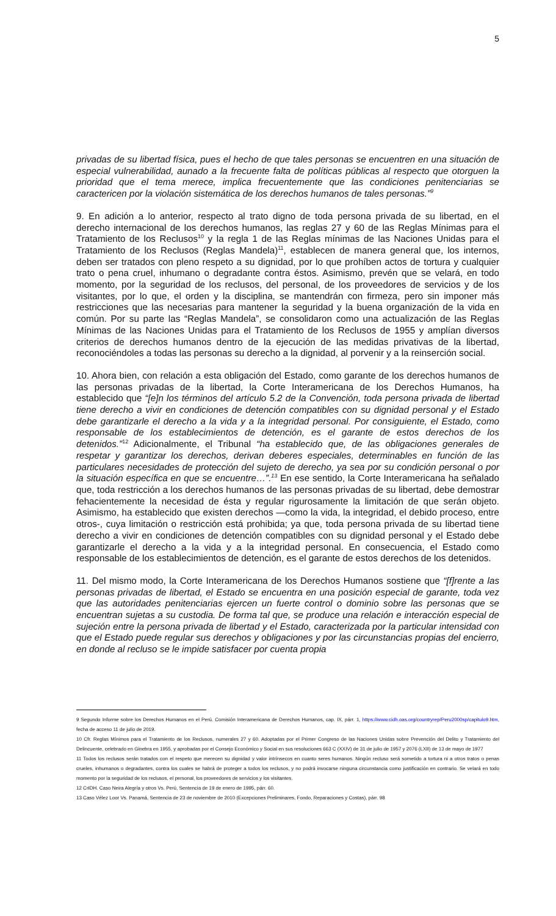5
privadas de su libertad física, pues el hecho de que tales personas se encuentren en una situación de especial vulnerabilidad, aunado a la frecuente falta de políticas públicas al respecto que otorguen la prioridad que el tema merece, implica frecuentemente que las condiciones penitenciarias se caractericen por la violación sistemática de los derechos humanos de tales personas.”<sup>9</sup>
9. En adición a lo anterior, respecto al trato digno de toda persona privada de su libertad, en el derecho internacional de los derechos humanos, las reglas 27 y 60 de las Reglas Mínimas para el Tratamiento de los Reclusos<sup>10</sup> y la regla 1 de las Reglas mínimas de las Naciones Unidas para el Tratamiento de los Reclusos (Reglas Mandela)<sup>11</sup>, establecen de manera general que, los internos, deben ser tratados con pleno respeto a su dignidad, por lo que prohíben actos de tortura y cualquier trato o pena cruel, inhumano o degradante contra éstos. Asimismo, prevén que se velará, en todo momento, por la seguridad de los reclusos, del personal, de los proveedores de servicios y de los visitantes, por lo que, el orden y la disciplina, se mantendrán con firmeza, pero sin imponer más restricciones que las necesarias para mantener la seguridad y la buena organización de la vida en común. Por su parte las “Reglas Mandela”, se consolidaron como una actualización de las Reglas Mínimas de las Naciones Unidas para el Tratamiento de los Reclusos de 1955 y amplían diversos criterios de derechos humanos dentro de la ejecución de las medidas privativas de la libertad, reconociéndoles a todas las personas su derecho a la dignidad, al porvenir y a la reinserción social.
10. Ahora bien, con relación a esta obligación del Estado, como garante de los derechos humanos de las personas privadas de la libertad, la Corte Interamericana de los Derechos Humanos, ha establecido que “[e]n los términos del artículo 5.2 de la Convención, toda persona privada de libertad tiene derecho a vivir en condiciones de detención compatibles con su dignidad personal y el Estado debe garantizarle el derecho a la vida y a la integridad personal. Por consiguiente, el Estado, como responsable de los establecimientos de detención, es el garante de estos derechos de los detenidos.”<sup>12</sup> Adicionalmente, el Tribunal “ha establecido que, de las obligaciones generales de respetar y garantizar los derechos, derivan deberes especiales, determinables en función de las particulares necesidades de protección del sujeto de derecho, ya sea por su condición personal o por la situación específica en que se encuentre…”.<sup>13</sup> En ese sentido, la Corte Interamericana ha señalado que, toda restricción a los derechos humanos de las personas privadas de su libertad, debe demostrar fehacientemente la necesidad de ésta y regular rigurosamente la limitación de que serán objeto. Asimismo, ha establecido que existen derechos —como la vida, la integridad, el debido proceso, entre otros-, cuya limitación o restricción está prohibida; ya que, toda persona privada de su libertad tiene derecho a vivir en condiciones de detención compatibles con su dignidad personal y el Estado debe garantizarle el derecho a la vida y a la integridad personal. En consecuencia, el Estado como responsable de los establecimientos de detención, es el garante de estos derechos de los detenidos.
11. Del mismo modo, la Corte Interamericana de los Derechos Humanos sostiene que “[f]rente a las personas privadas de libertad, el Estado se encuentra en una posición especial de garante, toda vez que las autoridades penitenciarias ejercen un fuerte control o dominio sobre las personas que se encuentran sujetas a su custodia. De forma tal que, se produce una relación e interacción especial de sujeción entre la persona privada de libertad y el Estado, caracterizada por la particular intensidad con que el Estado puede regular sus derechos y obligaciones y por las circunstancias propias del encierro, en donde al recluso se le impide satisfacer por cuenta propia
9 Segundo Informe sobre los Derechos Humanos en el Perú. Comisión Interamericana de Derechos Humanos, cap. IX, párr. 1, https://www.cidh.oas.org/countryrep/Peru2000sp/capitulo9.htm, fecha de acceso 11 de julio de 2019.
10 Cfr. Reglas Mínimos para el Tratamiento de los Reclusos, numerales 27 y 60. Adoptadas por el Primer Congreso de las Naciones Unidas sobre Prevención del Delito y Tratamiento del Delincuente, celebrado en Ginebra en 1955, y aprobadas por el Consejo Económico y Social en sus resoluciones 663 C (XXIV) de 31 de julio de 1957 y 2076 (LXII) de 13 de mayo de 1977
11 Todos los reclusos serán tratados con el respeto que merecen su dignidad y valor intrínsecos en cuanto seres humanos. Ningún recluso será sometido a tortura ni a otros tratos o penas crueles, inhumanos o degradantes, contra los cuales se habrá de proteger a todos los reclusos, y no podrá invocarse ninguna circunstancia como justificación en contrario. Se velará en todo momento por la seguridad de los reclusos, el personal, los proveedores de servicios y los visitantes.
12 CrIDH. Caso Neira Alegría y otros Vs. Perú, Sentencia de 19 de enero de 1995, párr. 60.
13 Caso Vélez Loor Vs. Panamá, Sentencia de 23 de noviembre de 2010 (Excepciones Preliminares, Fondo, Reparaciones y Costas), párr. 98